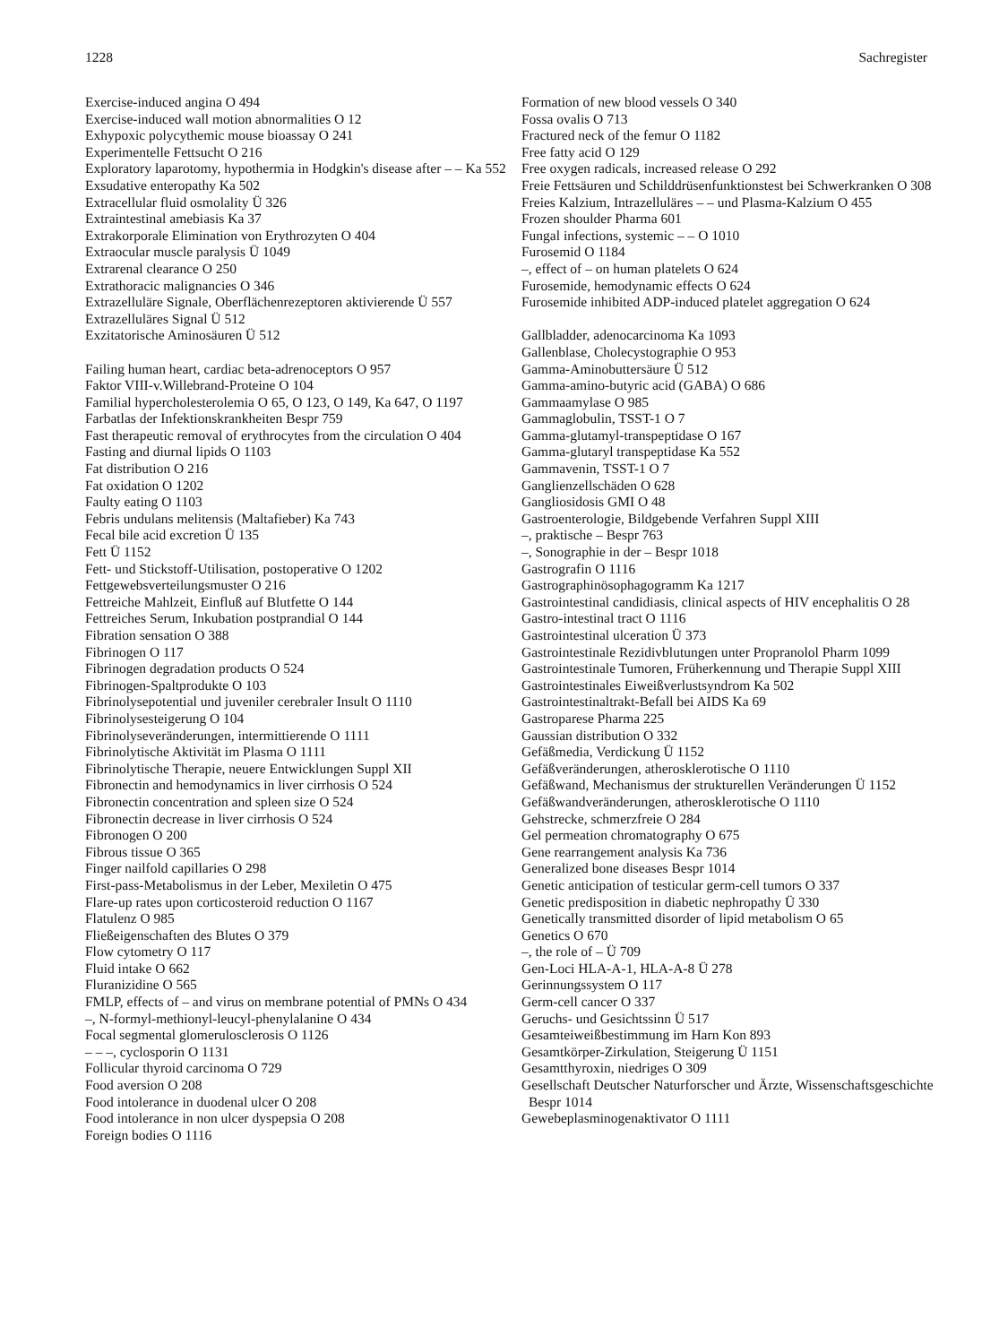1228 Sachregister
Exercise-induced angina O 494
Exercise-induced wall motion abnormalities O 12
Exhypoxic polycythemic mouse bioassay O 241
Experimentelle Fettsucht O 216
Exploratory laparotomy, hypothermia in Hodgkin's disease after – – Ka 552
Exsudative enteropathy Ka 502
Extracellular fluid osmolality Ü 326
Extraintestinal amebiasis Ka 37
Extrakorporale Elimination von Erythrozyten O 404
Extraocular muscle paralysis Ü 1049
Extrarenal clearance O 250
Extrathoracic malignancies O 346
Extrazelluläre Signale, Oberflächenrezeptoren aktivierende Ü 557
Extrazelluläres Signal Ü 512
Exzitatorische Aminosäuren Ü 512
Failing human heart, cardiac beta-adrenoceptors O 957
Faktor VIII-v.Willebrand-Proteine O 104
Familial hypercholesterolemia O 65, O 123, O 149, Ka 647, O 1197
Farbatlas der Infektionskrankheiten Bespr 759
Fast therapeutic removal of erythrocytes from the circulation O 404
Fasting and diurnal lipids O 1103
Fat distribution O 216
Fat oxidation O 1202
Faulty eating O 1103
Febris undulans melitensis (Maltafieber) Ka 743
Fecal bile acid excretion Ü 135
Fett Ü 1152
Fett- und Stickstoff-Utilisation, postoperative O 1202
Fettgewebsverteilungsmuster O 216
Fettreiche Mahlzeit, Einfluß auf Blutfette O 144
Fettreiches Serum, Inkubation postprandial O 144
Fibration sensation O 388
Fibrinogen O 117
Fibrinogen degradation products O 524
Fibrinogen-Spaltprodukte O 103
Fibrinolysepotential und juveniler cerebraler Insult O 1110
Fibrinolysesteigerung O 104
Fibrinolyseveränderungen, intermittierende O 1111
Fibrinolytische Aktivität im Plasma O 1111
Fibrinolytische Therapie, neuere Entwicklungen Suppl XII
Fibronectin and hemodynamics in liver cirrhosis O 524
Fibronectin concentration and spleen size O 524
Fibronectin decrease in liver cirrhosis O 524
Fibronogen O 200
Fibrous tissue O 365
Finger nailfold capillaries O 298
First-pass-Metabolismus in der Leber, Mexiletin O 475
Flare-up rates upon corticosteroid reduction O 1167
Flatulenz O 985
Fließeigenschaften des Blutes O 379
Flow cytometry O 117
Fluid intake O 662
Fluranizidine O 565
FMLP, effects of – and virus on membrane potential of PMNs O 434
–, N-formyl-methionyl-leucyl-phenylalanine O 434
Focal segmental glomerulosclerosis O 1126
– – –, cyclosporin O 1131
Follicular thyroid carcinoma O 729
Food aversion O 208
Food intolerance in duodenal ulcer O 208
Food intolerance in non ulcer dyspepsia O 208
Foreign bodies O 1116
Formation of new blood vessels O 340
Fossa ovalis O 713
Fractured neck of the femur O 1182
Free fatty acid O 129
Free oxygen radicals, increased release O 292
Freie Fettsäuren und Schilddrüsenfunktionstest bei Schwerkranken O 308
Freies Kalzium, Intrazelluläres – – und Plasma-Kalzium O 455
Frozen shoulder Pharma 601
Fungal infections, systemic – – O 1010
Furosemid O 1184
–, effect of – on human platelets O 624
Furosemide, hemodynamic effects O 624
Furosemide inhibited ADP-induced platelet aggregation O 624
Gallbladder, adenocarcinoma Ka 1093
Gallenblase, Cholecystographie O 953
Gamma-Aminobuttersäure Ü 512
Gamma-amino-butyric acid (GABA) O 686
Gammaamylase O 985
Gammaglobulin, TSST-1 O 7
Gamma-glutamyl-transpeptidase O 167
Gamma-glutaryl transpeptidase Ka 552
Gammavenin, TSST-1 O 7
Ganglienzellschäden O 628
Gangliosidosis GMI O 48
Gastroenterologie, Bildgebende Verfahren Suppl XIII
–, praktische – Bespr 763
–, Sonographie in der – Bespr 1018
Gastrografin O 1116
Gastrographinösophagogramm Ka 1217
Gastrointestinal candidiasis, clinical aspects of HIV encephalitis O 28
Gastro-intestinal tract O 1116
Gastrointestinal ulceration Ü 373
Gastrointestinale Rezidivblutungen unter Propranolol Pharm 1099
Gastrointestinale Tumoren, Früherkennung und Therapie Suppl XIII
Gastrointestinales Eiweißverlustsyndrom Ka 502
Gastrointestinaltrakt-Befall bei AIDS Ka 69
Gastroparese Pharma 225
Gaussian distribution O 332
Gefäßmedia, Verdickung Ü 1152
Gefäßveränderungen, atherosklerotische O 1110
Gefäßwand, Mechanismus der strukturellen Veränderungen Ü 1152
Gefäßwandveränderungen, atherosklerotische O 1110
Gehstrecke, schmerzfreie O 284
Gel permeation chromatography O 675
Gene rearrangement analysis Ka 736
Generalized bone diseases Bespr 1014
Genetic anticipation of testicular germ-cell tumors O 337
Genetic predisposition in diabetic nephropathy Ü 330
Genetically transmitted disorder of lipid metabolism O 65
Genetics O 670
–, the role of – Ü 709
Gen-Loci HLA-A-1, HLA-A-8 Ü 278
Gerinnungssystem O 117
Germ-cell cancer O 337
Geruchs- und Gesichtssinn Ü 517
Gesamteiweißbestimmung im Harn Kon 893
Gesamtkörper-Zirkulation, Steigerung Ü 1151
Gesamtthyroxin, niedriges O 309
Gesellschaft Deutscher Naturforscher und Ärzte, Wissenschaftsgeschichte Bespr 1014
Gewebeplasminogenaktivator O 1111